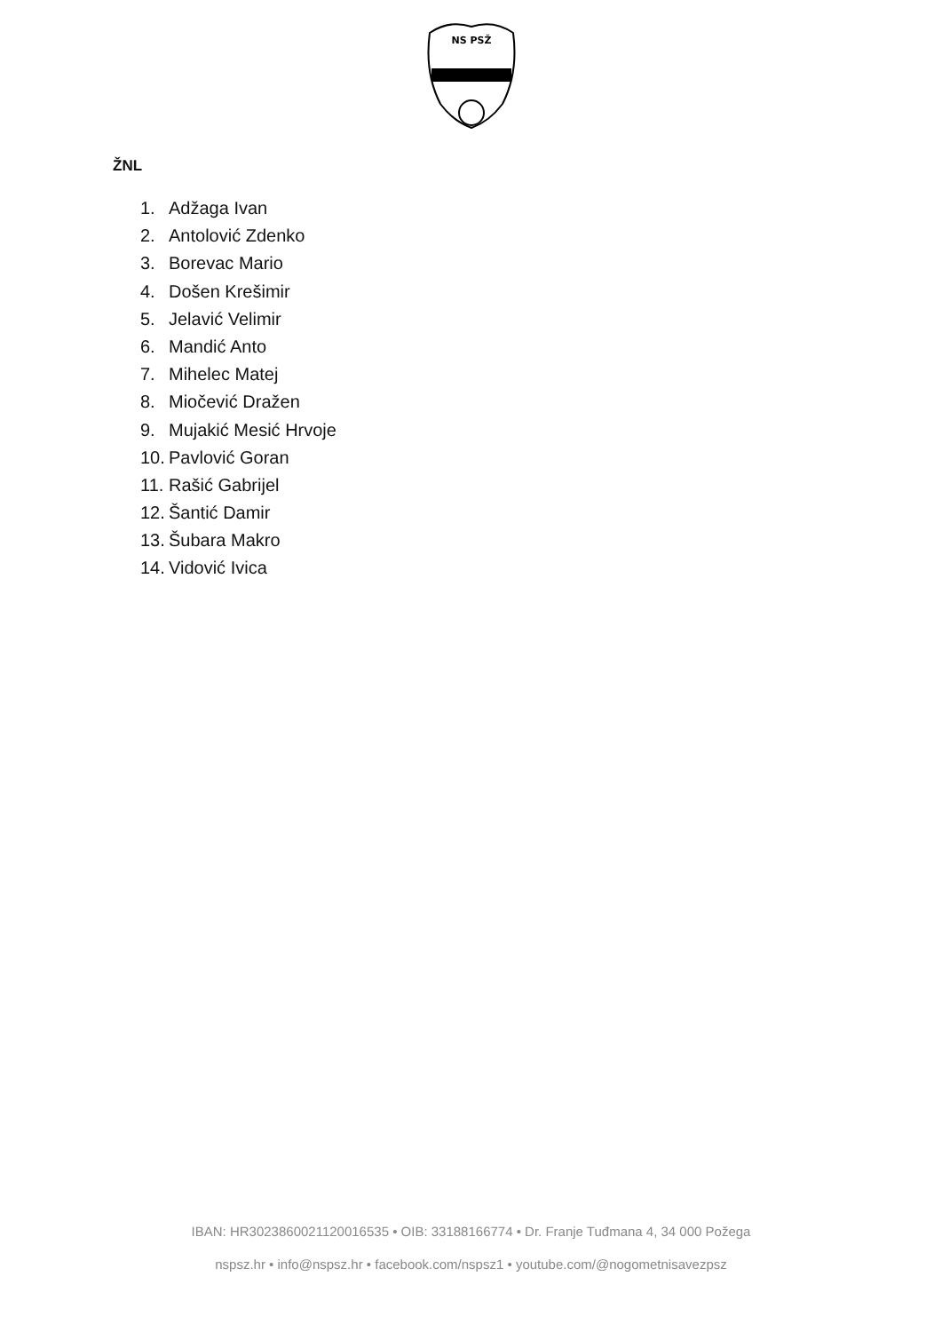NS PSŽ
ŽNL
1. Adžaga Ivan
2. Antolović Zdenko
3. Borevac Mario
4. Došen Krešimir
5. Jelavić Velimir
6. Mandić Anto
7. Mihelec Matej
8. Miočević Dražen
9. Mujakić Mesić Hrvoje
10. Pavlović Goran
11. Rašić Gabrijel
12. Šantić Damir
13. Šubara Makro
14. Vidović Ivica
IBAN: HR3023860021120016535 • OIB: 33188166774 • Dr. Franje Tuđmana 4, 34 000 Požega
nspsz.hr • info@nspsz.hr • facebook.com/nspsz1 • youtube.com/@nogometnisavezpsz